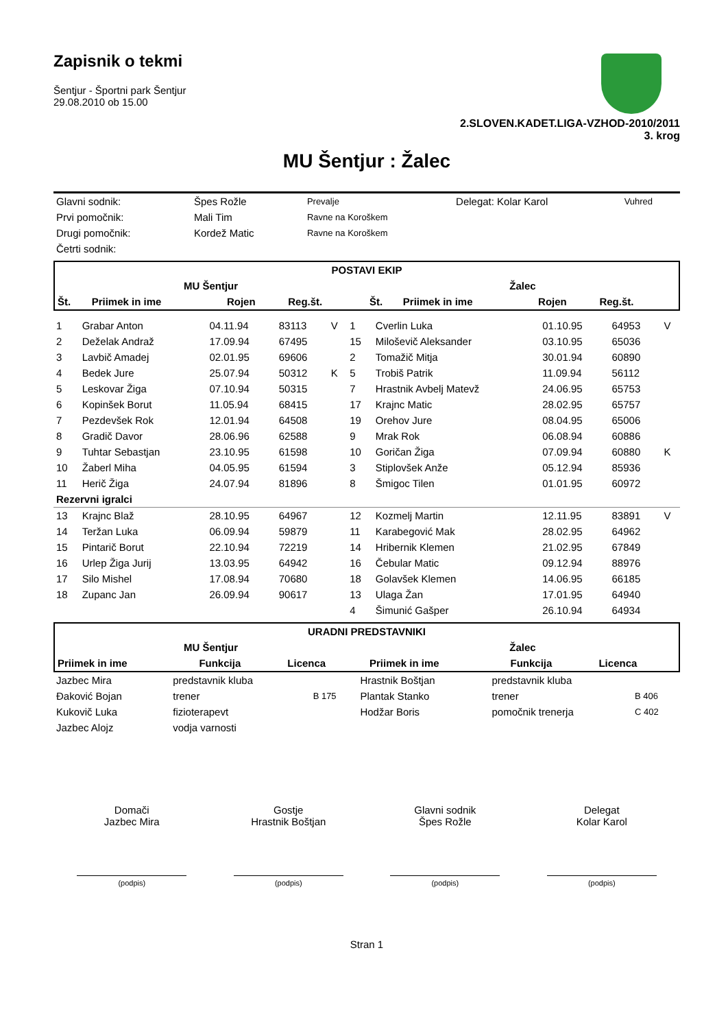Zapisnik o tekmi
Šentjur - Športni park Šentjur
29.08.2010 ob 15.00
2.SLOVEN.KADET.LIGA-VZHOD-2010/2011
3. krog
MU Šentjur : Žalec
| Glavni sodnik: | Špes Rožle | Prevalje | Delegat: Kolar Karol | Vuhred |
| Prvi pomočnik: | Mali Tim | Ravne na Koroškem | | |
| Drugi pomočnik: | Kordež Matic | Ravne na Koroškem | | |
| Četrti sodnik: | | | | |
| POSTAVI EKIP | | | | | | | | | |
| --- | --- | --- | --- | --- | --- | --- | --- | --- | --- |
| MU Šentjur | | | | | Žalec | | | | |
| Št. | Priimek in ime | Rojen | Reg.št. | | Št. | Priimek in ime | Rojen | Reg.št. | |
| 1 | Grabar Anton | 04.11.94 | 83113 | V | 1 | Cverlin Luka | 01.10.95 | 64953 | V |
| 2 | Deželak Andraž | 17.09.94 | 67495 | | 15 | Miloševič Aleksander | 03.10.95 | 65036 | |
| 3 | Lavbič Amadej | 02.01.95 | 69606 | | 2 | Tomažič Mitja | 30.01.94 | 60890 | |
| 4 | Bedek Jure | 25.07.94 | 50312 | K | 5 | Trobiš Patrik | 11.09.94 | 56112 | |
| 5 | Leskovar Žiga | 07.10.94 | 50315 | | 7 | Hrastnik Avbelj Matevž | 24.06.95 | 65753 | |
| 6 | Kopinšek Borut | 11.05.94 | 68415 | | 17 | Krajnc Matic | 28.02.95 | 65757 | |
| 7 | Pezdevšek Rok | 12.01.94 | 64508 | | 19 | Orehov Jure | 08.04.95 | 65006 | |
| 8 | Gradič Davor | 28.06.96 | 62588 | | 9 | Mrak Rok | 06.08.94 | 60886 | |
| 9 | Tuhtar Sebastjan | 23.10.95 | 61598 | | 10 | Goričan Žiga | 07.09.94 | 60880 | K |
| 10 | Žaberl Miha | 04.05.95 | 61594 | | 3 | Stiplovšek Anže | 05.12.94 | 85936 | |
| 11 | Herič Žiga | 24.07.94 | 81896 | | 8 | Šmigoc Tilen | 01.01.95 | 60972 | |
| Rezervni igralci | | | | | | | | | |
| 13 | Krajnc Blaž | 28.10.95 | 64967 | | 12 | Kozmelj Martin | 12.11.95 | 83891 | V |
| 14 | Teržan Luka | 06.09.94 | 59879 | | 11 | Karabegović Mak | 28.02.95 | 64962 | |
| 15 | Pintarič Borut | 22.10.94 | 72219 | | 14 | Hribernik Klemen | 21.02.95 | 67849 | |
| 16 | Urlep Žiga Jurij | 13.03.95 | 64942 | | 16 | Čebular Matic | 09.12.94 | 88976 | |
| 17 | Silo Mishel | 17.08.94 | 70680 | | 18 | Golavšek Klemen | 14.06.95 | 66185 | |
| 18 | Zupanc Jan | 26.09.94 | 90617 | | 13 | Ulaga Žan | 17.01.95 | 64940 | |
| | | | | | 4 | Šimunić Gašper | 26.10.94 | 64934 | |
| URADNI PREDSTAVNIKI | | | | | |
| --- | --- | --- | --- | --- | --- |
| MU Šentjur | | | Žalec | | |
| Priimek in ime | Funkcija | Licenca | Priimek in ime | Funkcija | Licenca |
| Jazbec Mira | predstavnik kluba | | Hrastnik Boštjan | predstavnik kluba | |
| Đaković Bojan | trener | B 175 | Plantak Stanko | trener | B 406 |
| Kukovič Luka | fizioterapevt | | Hodžar Boris | pomočnik trenerja | C 402 |
| Jazbec Alojz | vodja varnosti | | | | |
Domači
Jazbec Mira
(podpis)
Gostje
Hrastnik Boštjan
(podpis)
Glavni sodnik
Špes Rožle
(podpis)
Delegat
Kolar Karol
(podpis)
Stran 1